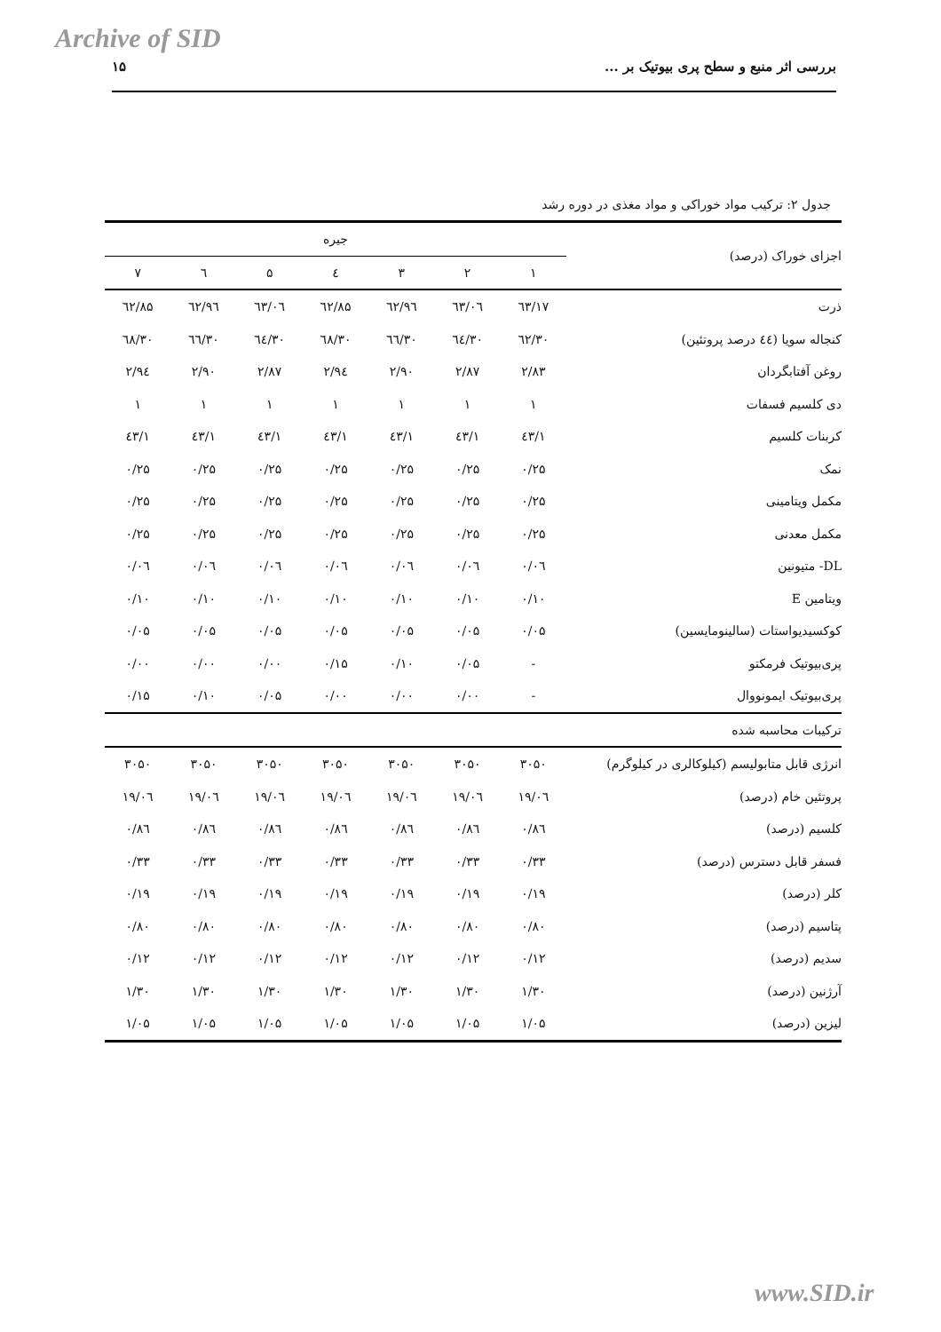Archive of SID
بررسی اثر منبع و سطح پری بیوتیک بر ... ۱۵
جدول ۲: ترکیب مواد خوراکی و مواد مغذی در دوره رشد
| اجزای خوراک (درصد) | جیره | | | | | | |
| --- | --- | --- | --- | --- | --- | --- | --- |
| | ۱ | ۲ | ۳ | ٤ | ۵ | ٦ | ۷ |
| ذرت | ٦۳/۱۷ | ٦۳/۰٦ | ٦۲/۹٦ | ٦۲/۸۵ | ٦۳/۰٦ | ٦۲/۹٦ | ٦۲/۸۵ |
| کنجاله سویا (٤٤ درصد پروتئین) | ۳۰/٦۲ | ۳۰/٦٤ | ۳۰/٦٦ | ۳۰/٦۸ | ۳۰/٦٤ | ۳۰/٦٦ | ۳۰/٦۸ |
| روغن آفتابگردان | ۲/۸۳ | ۲/۸۷ | ۲/۹۰ | ۲/۹٤ | ۲/۸۷ | ۲/۹۰ | ۲/۹٤ |
| دی کلسیم فسفات | ۱ | ۱ | ۱ | ۱ | ۱ | ۱ | ۱ |
| کربنات کلسیم | ۱/٤۳ | ۱/٤۳ | ۱/٤۳ | ۱/٤۳ | ۱/٤۳ | ۱/٤۳ | ۱/٤۳ |
| نمک | ۰/۲۵ | ۰/۲۵ | ۰/۲۵ | ۰/۲۵ | ۰/۲۵ | ۰/۲۵ | ۰/۲۵ |
| مکمل ویتامینی | ۰/۲۵ | ۰/۲۵ | ۰/۲۵ | ۰/۲۵ | ۰/۲۵ | ۰/۲۵ | ۰/۲۵ |
| مکمل معدنی | ۰/۲۵ | ۰/۲۵ | ۰/۲۵ | ۰/۲۵ | ۰/۲۵ | ۰/۲۵ | ۰/۲۵ |
| DL- متیونین | ۰/۰٦ | ۰/۰٦ | ۰/۰٦ | ۰/۰٦ | ۰/۰٦ | ۰/۰٦ | ۰/۰٦ |
| ویتامین E | ۰/۱۰ | ۰/۱۰ | ۰/۱۰ | ۰/۱۰ | ۰/۱۰ | ۰/۱۰ | ۰/۱۰ |
| کوکسیدیواستات (سالینومایسین) | ۰/۰۵ | ۰/۰۵ | ۰/۰۵ | ۰/۰۵ | ۰/۰۵ | ۰/۰۵ | ۰/۰۵ |
| پری‌بیوتیک فرمکتو | - | ۰/۰۵ | ۰/۱۰ | ۰/۱۵ | ۰/۰۰ | ۰/۰۰ | ۰/۰۰ |
| پری‌بیوتیک ایمونووال | - | ۰/۰۰ | ۰/۰۰ | ۰/۰۰ | ۰/۰۵ | ۰/۱۰ | ۰/۱۵ |
| ترکیبات محاسبه شده | | | | | | | |
| انرژی قابل متابولیسم (کیلوکالری در کیلوگرم) | ۳۰۵۰ | ۳۰۵۰ | ۳۰۵۰ | ۳۰۵۰ | ۳۰۵۰ | ۳۰۵۰ | ۳۰۵۰ |
| پروتئین خام (درصد) | ۱۹/۰٦ | ۱۹/۰٦ | ۱۹/۰٦ | ۱۹/۰٦ | ۱۹/۰٦ | ۱۹/۰٦ | ۱۹/۰٦ |
| کلسیم (درصد) | ۰/۸٦ | ۰/۸٦ | ۰/۸٦ | ۰/۸٦ | ۰/۸٦ | ۰/۸٦ | ۰/۸٦ |
| فسفر قابل دسترس (درصد) | ۰/۳۳ | ۰/۳۳ | ۰/۳۳ | ۰/۳۳ | ۰/۳۳ | ۰/۳۳ | ۰/۳۳ |
| کلر (درصد) | ۰/۱۹ | ۰/۱۹ | ۰/۱۹ | ۰/۱۹ | ۰/۱۹ | ۰/۱۹ | ۰/۱۹ |
| پتاسیم (درصد) | ۰/۸۰ | ۰/۸۰ | ۰/۸۰ | ۰/۸۰ | ۰/۸۰ | ۰/۸۰ | ۰/۸۰ |
| سدیم (درصد) | ۰/۱۲ | ۰/۱۲ | ۰/۱۲ | ۰/۱۲ | ۰/۱۲ | ۰/۱۲ | ۰/۱۲ |
| آرژنین (درصد) | ۱/۳۰ | ۱/۳۰ | ۱/۳۰ | ۱/۳۰ | ۱/۳۰ | ۱/۳۰ | ۱/۳۰ |
| لیزین (درصد) | ۱/۰۵ | ۱/۰۵ | ۱/۰۵ | ۱/۰۵ | ۱/۰۵ | ۱/۰۵ | ۱/۰۵ |
www.SID.ir